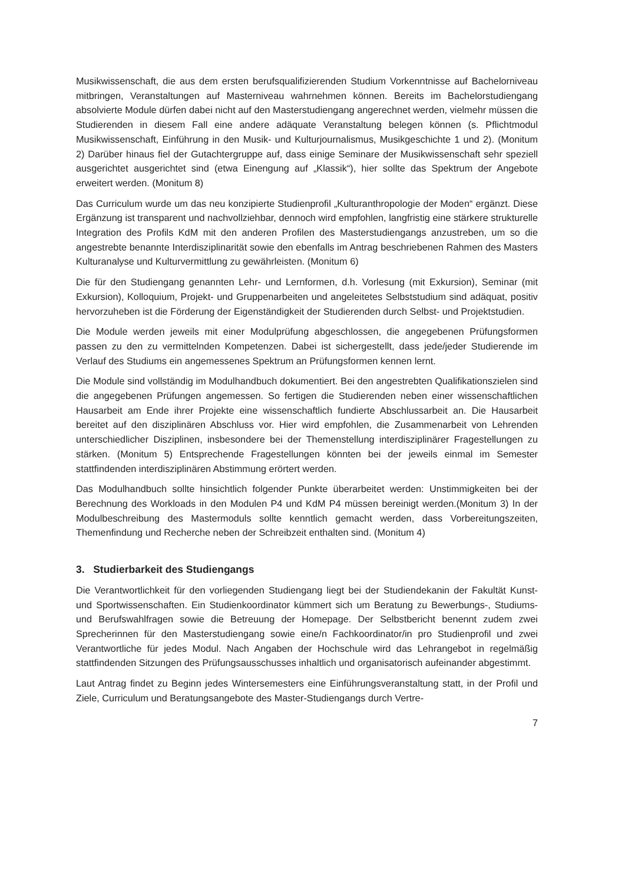Musikwissenschaft, die aus dem ersten berufsqualifizierenden Studium Vorkenntnisse auf Bachelorniveau mitbringen, Veranstaltungen auf Masterniveau wahrnehmen können. Bereits im Bachelorstudiengang absolvierte Module dürfen dabei nicht auf den Masterstudiengang angerechnet werden, vielmehr müssen die Studierenden in diesem Fall eine andere adäquate Veranstaltung belegen können (s. Pflichtmodul Musikwissenschaft, Einführung in den Musik- und Kulturjournalismus, Musikgeschichte 1 und 2). (Monitum 2) Darüber hinaus fiel der Gutachtergruppe auf, dass einige Seminare der Musikwissenschaft sehr speziell ausgerichtet ausgerichtet sind (etwa Einengung auf „Klassik“), hier sollte das Spektrum der Angebote erweitert werden. (Monitum 8)
Das Curriculum wurde um das neu konzipierte Studienprofil „Kulturanthropologie der Moden“ ergänzt. Diese Ergänzung ist transparent und nachvollziehbar, dennoch wird empfohlen, langfristig eine stärkere strukturelle Integration des Profils KdM mit den anderen Profilen des Masterstudiengangs anzustreben, um so die angestrebte benannte Interdisziplinarität sowie den ebenfalls im Antrag beschriebenen Rahmen des Masters Kulturanalyse und Kulturvermittlung zu gewährleisten. (Monitum 6)
Die für den Studiengang genannten Lehr- und Lernformen, d.h. Vorlesung (mit Exkursion), Seminar (mit Exkursion), Kolloquium, Projekt- und Gruppenarbeiten und angeleitetes Selbststudium sind adäquat, positiv hervorzuheben ist die Förderung der Eigenständigkeit der Studierenden durch Selbst- und Projektstudien.
Die Module werden jeweils mit einer Modulprüfung abgeschlossen, die angegebenen Prüfungsformen passen zu den zu vermittelnden Kompetenzen. Dabei ist sichergestellt, dass jede/jeder Studierende im Verlauf des Studiums ein angemessenes Spektrum an Prüfungsformen kennen lernt.
Die Module sind vollständig im Modulhandbuch dokumentiert. Bei den angestrebten Qualifikationszielen sind die angegebenen Prüfungen angemessen. So fertigen die Studierenden neben einer wissenschaftlichen Hausarbeit am Ende ihrer Projekte eine wissenschaftlich fundierte Abschlussarbeit an. Die Hausarbeit bereitet auf den disziplinären Abschluss vor. Hier wird empfohlen, die Zusammenarbeit von Lehrenden unterschiedlicher Disziplinen, insbesondere bei der Themenstellung interdisziplinärer Fragestellungen zu stärken. (Monitum 5) Entsprechende Fragestellungen könnten bei der jeweils einmal im Semester stattfindenden interdisziplinären Abstimmung erörtert werden.
Das Modulhandbuch sollte hinsichtlich folgender Punkte überarbeitet werden: Unstimmigkeiten bei der Berechnung des Workloads in den Modulen P4 und KdM P4 müssen bereinigt werden.(Monitum 3) In der Modulbeschreibung des Mastermoduls sollte kenntlich gemacht werden, dass Vorbereitungszeiten, Themenfindung und Recherche neben der Schreibzeit enthalten sind. (Monitum 4)
3. Studierbarkeit des Studiengangs
Die Verantwortlichkeit für den vorliegenden Studiengang liegt bei der Studiendekanin der Fakultät Kunst- und Sportwissenschaften. Ein Studienkoordinator kümmert sich um Beratung zu Bewerbungs-, Studiums- und Berufswahlfragen sowie die Betreuung der Homepage. Der Selbstbericht benennt zudem zwei Sprecherinnen für den Masterstudiengang sowie eine/n Fachkoordinator/in pro Studienprofil und zwei Verantwortliche für jedes Modul. Nach Angaben der Hochschule wird das Lehrangebot in regelmäßig stattfindenden Sitzungen des Prüfungsausschusses inhaltlich und organisatorisch aufeinander abgestimmt.
Laut Antrag findet zu Beginn jedes Wintersemesters eine Einführungsveranstaltung statt, in der Profil und Ziele, Curriculum und Beratungsangebote des Master-Studiengangs durch Vertre-
7